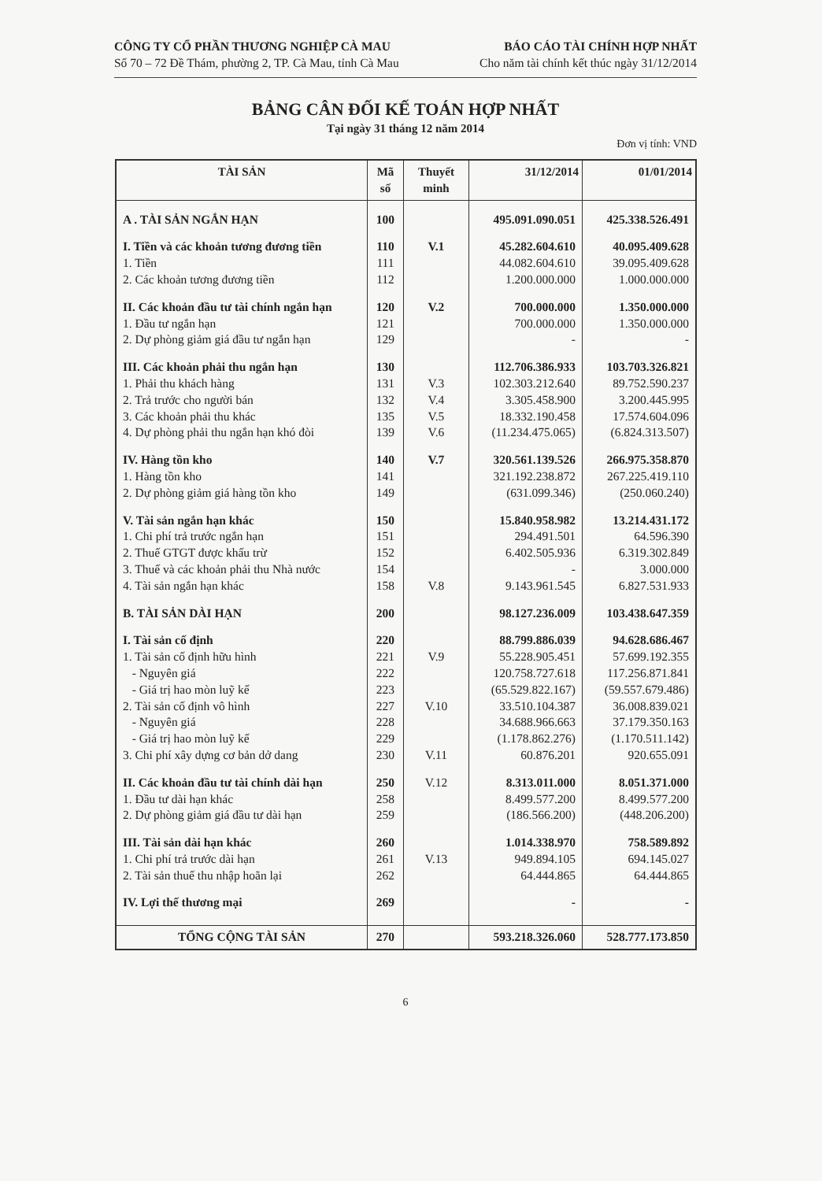CÔNG TY CỔ PHẦN THƯƠNG NGHIỆP CÀ MAU
Số 70 – 72 Đề Thám, phường 2, TP. Cà Mau, tỉnh Cà Mau
BÁO CÁO TÀI CHÍNH HỢP NHẤT
Cho năm tài chính kết thúc ngày 31/12/2014
BẢNG CÂN ĐỐI KẾ TOÁN HỢP NHẤT
Tại ngày 31 tháng 12 năm 2014
Đơn vị tính: VND
| TÀI SẢN | Mã số | Thuyết minh | 31/12/2014 | 01/01/2014 |
| --- | --- | --- | --- | --- |
| A . TÀI SẢN NGẮN HẠN | 100 | | 495.091.090.051 | 425.338.526.491 |
| I. Tiền và các khoản tương đương tiền | 110 | V.1 | 45.282.604.610 | 40.095.409.628 |
| 1. Tiền | 111 | | 44.082.604.610 | 39.095.409.628 |
| 2. Các khoản tương đương tiền | 112 | | 1.200.000.000 | 1.000.000.000 |
| II. Các khoản đầu tư tài chính ngắn hạn | 120 | V.2 | 700.000.000 | 1.350.000.000 |
| 1. Đầu tư ngắn hạn | 121 | | 700.000.000 | 1.350.000.000 |
| 2. Dự phòng giảm giá đầu tư ngắn hạn | 129 | | - | - |
| III. Các khoản phải thu ngắn hạn | 130 | | 112.706.386.933 | 103.703.326.821 |
| 1. Phải thu khách hàng | 131 | V.3 | 102.303.212.640 | 89.752.590.237 |
| 2. Trả trước cho người bán | 132 | V.4 | 3.305.458.900 | 3.200.445.995 |
| 3. Các khoản phải thu khác | 135 | V.5 | 18.332.190.458 | 17.574.604.096 |
| 4. Dự phòng phải thu ngắn hạn khó đòi | 139 | V.6 | (11.234.475.065) | (6.824.313.507) |
| IV. Hàng tồn kho | 140 | V.7 | 320.561.139.526 | 266.975.358.870 |
| 1. Hàng tồn kho | 141 | | 321.192.238.872 | 267.225.419.110 |
| 2. Dự phòng giảm giá hàng tồn kho | 149 | | (631.099.346) | (250.060.240) |
| V. Tài sản ngắn hạn khác | 150 | | 15.840.958.982 | 13.214.431.172 |
| 1. Chi phí trả trước ngắn hạn | 151 | | 294.491.501 | 64.596.390 |
| 2. Thuế GTGT được khấu trừ | 152 | | 6.402.505.936 | 6.319.302.849 |
| 3. Thuế và các khoản phải thu Nhà nước | 154 | | - | 3.000.000 |
| 4. Tài sản ngắn hạn khác | 158 | V.8 | 9.143.961.545 | 6.827.531.933 |
| B. TÀI SẢN DÀI HẠN | 200 | | 98.127.236.009 | 103.438.647.359 |
| I. Tài sản cố định | 220 | | 88.799.886.039 | 94.628.686.467 |
| 1. Tài sản cố định hữu hình | 221 | V.9 | 55.228.905.451 | 57.699.192.355 |
| - Nguyên giá | 222 | | 120.758.727.618 | 117.256.871.841 |
| - Giá trị hao mòn luỹ kế | 223 | | (65.529.822.167) | (59.557.679.486) |
| 2. Tài sản cố định vô hình | 227 | V.10 | 33.510.104.387 | 36.008.839.021 |
| - Nguyên giá | 228 | | 34.688.966.663 | 37.179.350.163 |
| - Giá trị hao mòn luỹ kế | 229 | | (1.178.862.276) | (1.170.511.142) |
| 3. Chi phí xây dựng cơ bản dở dang | 230 | V.11 | 60.876.201 | 920.655.091 |
| II. Các khoản đầu tư tài chính dài hạn | 250 | V.12 | 8.313.011.000 | 8.051.371.000 |
| 1. Đầu tư dài hạn khác | 258 | | 8.499.577.200 | 8.499.577.200 |
| 2. Dự phòng giảm giá đầu tư dài hạn | 259 | | (186.566.200) | (448.206.200) |
| III. Tài sản dài hạn khác | 260 | | 1.014.338.970 | 758.589.892 |
| 1. Chi phí trả trước dài hạn | 261 | V.13 | 949.894.105 | 694.145.027 |
| 2. Tài sản thuế thu nhập hoãn lại | 262 | | 64.444.865 | 64.444.865 |
| IV. Lợi thế thương mại | 269 | | - | - |
| TỔNG CỘNG TÀI SẢN | 270 | | 593.218.326.060 | 528.777.173.850 |
6